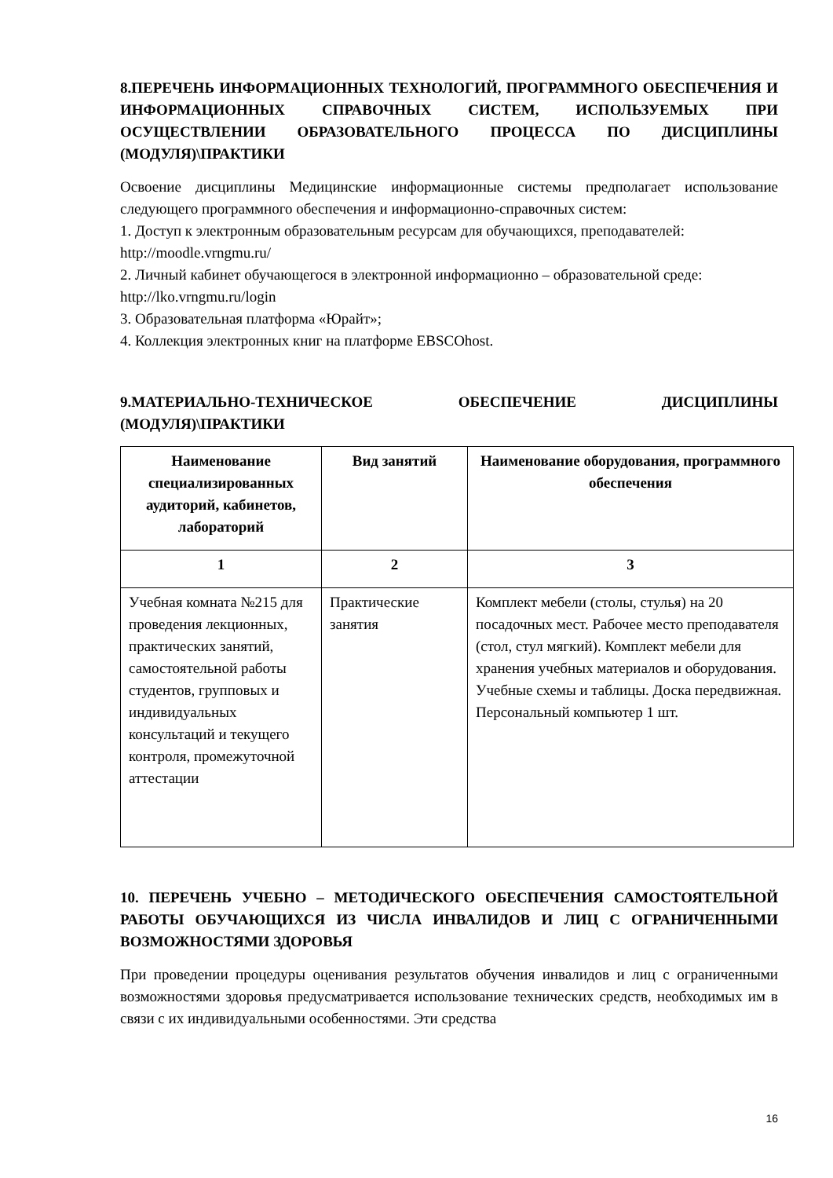8.ПЕРЕЧЕНЬ ИНФОРМАЦИОННЫХ ТЕХНОЛОГИЙ, ПРОГРАММНОГО ОБЕСПЕЧЕНИЯ И ИНФОРМАЦИОННЫХ СПРАВОЧНЫХ СИСТЕМ, ИСПОЛЬЗУЕМЫХ ПРИ ОСУЩЕСТВЛЕНИИ ОБРАЗОВАТЕЛЬНОГО ПРОЦЕССА ПО ДИСЦИПЛИНЫ (МОДУЛЯ)\ПРАКТИКИ
Освоение дисциплины Медицинские информационные системы предполагает использование следующего программного обеспечения и информационно-справочных систем:
1. Доступ к электронным образовательным ресурсам для обучающихся, преподавателей:
http://moodle.vrngmu.ru/
2. Личный кабинет обучающегося в электронной информационно – образовательной среде:
http://lko.vrngmu.ru/login
3. Образовательная платформа «Юрайт»;
4. Коллекция электронных книг на платформе EBSCOhost.
9.МАТЕРИАЛЬНО-ТЕХНИЧЕСКОЕ ОБЕСПЕЧЕНИЕ ДИСЦИПЛИНЫ (МОДУЛЯ)\ПРАКТИКИ
| Наименование специализированных аудиторий, кабинетов, лабораторий | Вид занятий | Наименование оборудования, программного обеспечения |
| --- | --- | --- |
| 1 | 2 | 3 |
| Учебная комната №215 для проведения лекционных, практических занятий, самостоятельной работы студентов, групповых и индивидуальных консультаций и текущего контроля, промежуточной аттестации | Практические занятия | Комплект мебели (столы, стулья) на 20 посадочных мест. Рабочее место преподавателя (стол, стул мягкий). Комплект мебели для хранения учебных материалов и оборудования. Учебные схемы и таблицы. Доска передвижная. Персональный компьютер 1 шт. |
10. ПЕРЕЧЕНЬ УЧЕБНО – МЕТОДИЧЕСКОГО ОБЕСПЕЧЕНИЯ САМОСТОЯТЕЛЬНОЙ РАБОТЫ ОБУЧАЮЩИХСЯ ИЗ ЧИСЛА ИНВАЛИДОВ И ЛИЦ С ОГРАНИЧЕННЫМИ ВОЗМОЖНОСТЯМИ ЗДОРОВЬЯ
При проведении процедуры оценивания результатов обучения инвалидов и лиц с ограниченными возможностями здоровья предусматривается использование технических средств, необходимых им в связи с их индивидуальными особенностями. Эти средства
16